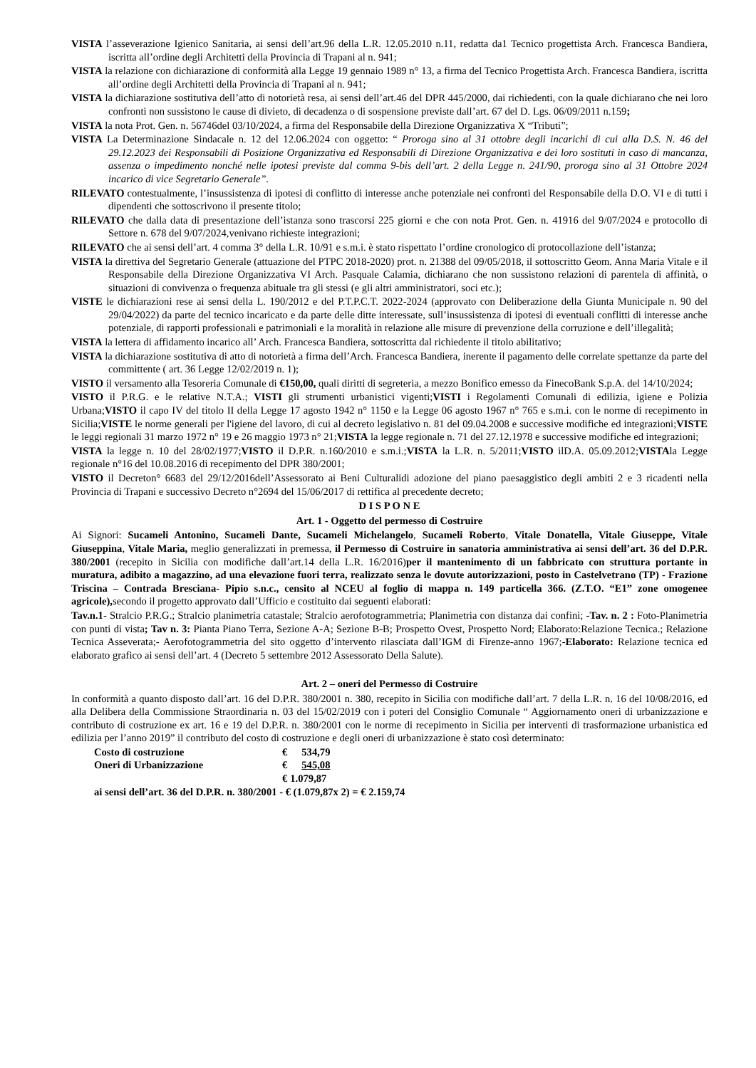VISTA l’asseverazione Igienico Sanitaria, ai sensi dell’art.96 della L.R. 12.05.2010 n.11, redatta da1 Tecnico progettista Arch. Francesca Bandiera, iscritta all’ordine degli Architetti della Provincia di Trapani al n. 941;
VISTA la relazione con dichiarazione di conformità alla Legge 19 gennaio 1989 n° 13, a firma del Tecnico Progettista Arch. Francesca Bandiera, iscritta all’ordine degli Architetti della Provincia di Trapani al n. 941;
VISTA la dichiarazione sostitutiva dell’atto di notorietà resa, ai sensi dell’art.46 del DPR 445/2000, dai richiedenti, con la quale dichiarano che nei loro confronti non sussistono le cause di divieto, di decadenza o di sospensione previste dall’art. 67 del D. Lgs. 06/09/2011 n.159;
VISTA la nota Prot. Gen. n. 56746del 03/10/2024, a firma del Responsabile della Direzione Organizzativa X “Tributi”;
VISTA La Determinazione Sindacale n. 12 del 12.06.2024 con oggetto: “ Proroga sino al 31 ottobre degli incarichi di cui alla D.S. N. 46 del 29.12.2023 dei Responsabili di Posizione Organizzativa ed Responsabili di Direzione Organizzativa e dei loro sostituti in caso di mancanza, assenza o impedimento nonché nelle ipotesi previste dal comma 9-bis dell’art. 2 della Legge n. 241/90, proroga sino al 31 Ottobre 2024 incarico di vice Segretario Generale”.
RILEVATO contestualmente, l’insussistenza di ipotesi di conflitto di interesse anche potenziale nei confronti del Responsabile della D.O. VI e di tutti i dipendenti che sottoscrivono il presente titolo;
RILEVATO che dalla data di presentazione dell’istanza sono trascorsi 225 giorni e che con nota Prot. Gen. n. 41916 del 9/07/2024 e protocollo di Settore n. 678 del 9/07/2024,venivano richieste integrazioni;
RILEVATO che ai sensi dell’art. 4 comma 3° della L.R. 10/91 e s.m.i. è stato rispettato l’ordine cronologico di protocollazione dell’istanza;
VISTA la direttiva del Segretario Generale (attuazione del PTPC 2018-2020) prot. n. 21388 del 09/05/2018, il sottoscritto Geom. Anna Maria Vitale e il Responsabile della Direzione Organizzativa VI Arch. Pasquale Calamia, dichiarano che non sussistono relazioni di parentela di affinità, o situazioni di convivenza o frequenza abituale tra gli stessi (e gli altri amministratori, soci etc.);
VISTE le dichiarazioni rese ai sensi della L. 190/2012 e del P.T.P.C.T. 2022-2024 (approvato con Deliberazione della Giunta Municipale n. 90 del 29/04/2022) da parte del tecnico incaricato e da parte delle ditte interessate, sull’insussistenza di ipotesi di eventuali conflitti di interesse anche potenziale, di rapporti professionali e patrimoniali e la moralità in relazione alle misure di prevenzione della corruzione e dell’illegalità;
VISTA la lettera di affidamento incarico all’ Arch. Francesca Bandiera, sottoscritta dal richiedente il titolo abilitativo;
VISTA la dichiarazione sostitutiva di atto di notorietà a firma dell’Arch. Francesca Bandiera, inerente il pagamento delle correlate spettanze da parte del committente ( art. 36 Legge 12/02/2019 n. 1);
VISTO il versamento alla Tesoreria Comunale di €150,00, quali diritti di segreteria, a mezzo Bonifico emesso da FinecoBank S.p.A. del 14/10/2024;
VISTO il P.R.G. e le relative N.T.A.; VISTI gli strumenti urbanistici vigenti;VISTI i Regolamenti Comunali di edilizia, igiene e Polizia Urbana;VISTO il capo IV del titolo II della Legge 17 agosto 1942 n° 1150 e la Legge 06 agosto 1967 n° 765 e s.m.i. con le norme di recepimento in Sicilia;VISTE le norme generali per l'igiene del lavoro, di cui al decreto legislativo n. 81 del 09.04.2008 e successive modifiche ed integrazioni;VISTE le leggi regionali 31 marzo 1972 n° 19 e 26 maggio 1973 n° 21;VISTA la legge regionale n. 71 del 27.12.1978 e successive modifiche ed integrazioni;
VISTA la legge n. 10 del 28/02/1977;VISTO il D.P.R. n.160/2010 e s.m.i.;VISTA la L.R. n. 5/2011;VISTO ilD.A. 05.09.2012;VISTAla Legge regionale n°16 del 10.08.2016 di recepimento del DPR 380/2001;
VISTO il Decreton° 6683 del 29/12/2016dell’Assessorato ai Beni Culturalidi adozione del piano paesaggistico degli ambiti 2 e 3 ricadenti nella Provincia di Trapani e successivo Decreto n°2694 del 15/06/2017 di rettifica al precedente decreto;
D I S P O N E
Art. 1 - Oggetto del permesso di Costruire
Ai Signori: Sucameli Antonino, Sucameli Dante, Sucameli Michelangelo, Sucameli Roberto, Vitale Donatella, Vitale Giuseppe, Vitale Giuseppina, Vitale Maria, meglio generalizzati in premessa, il Permesso di Costruire in sanatoria amministrativa ai sensi dell’art. 36 del D.P.R. 380/2001 (recepito in Sicilia con modifiche dall’art.14 della L.R. 16/2016)per il mantenimento di un fabbricato con struttura portante in muratura, adibito a magazzino, ad una elevazione fuori terra, realizzato senza le dovute autorizzazioni, posto in Castelvetrano (TP) - Frazione Triscina – Contrada Bresciana- Pipio s.n.c., censito al NCEU al foglio di mappa n. 149 particella 366. (Z.T.O. “E1” zone omogenee agricole), secondo il progetto approvato dall’Ufficio e costituito dai seguenti elaborati:
Tav.n.1- Stralcio P.R.G.; Stralcio planimetria catastale; Stralcio aerofotogrammetria; Planimetria con distanza dai confini; -Tav. n. 2 : Foto-Planimetria con punti di vista; Tav n. 3: Pianta Piano Terra, Sezione A-A; Sezione B-B; Prospetto Ovest, Prospetto Nord; Elaborato:Relazione Tecnica.; Relazione Tecnica Asseverata;- Aerofotogrammetria del sito oggetto d’intervento rilasciata dall’IGM di Firenze-anno 1967;-Elaborato: Relazione tecnica ed elaborato grafico ai sensi dell’art. 4 (Decreto 5 settembre 2012 Assessorato Della Salute).
Art. 2 – oneri del Permesso di Costruire
In conformità a quanto disposto dall’art. 16 del D.P.R. 380/2001 n. 380, recepito in Sicilia con modifiche dall’art. 7 della L.R. n. 16 del 10/08/2016, ed alla Delibera della Commissione Straordinaria n. 03 del 15/02/2019 con i poteri del Consiglio Comunale “ Aggiornamento oneri di urbanizzazione e contributo di costruzione ex art. 16 e 19 del D.P.R. n. 380/2001 con le norme di recepimento in Sicilia per interventi di trasformazione urbanistica ed edilizia per l’anno 2019” il contributo del costo di costruzione e degli oneri di urbanizzazione è stato così determinato:
| Costo di costruzione | € | 534,79 |
| Oneri di Urbanizzazione | € | 545,08 |
| | € | 1.079,87 |
ai sensi dell’art. 36 del D.P.R. n. 380/2001 - € (1.079,87x 2) = € 2.159,74